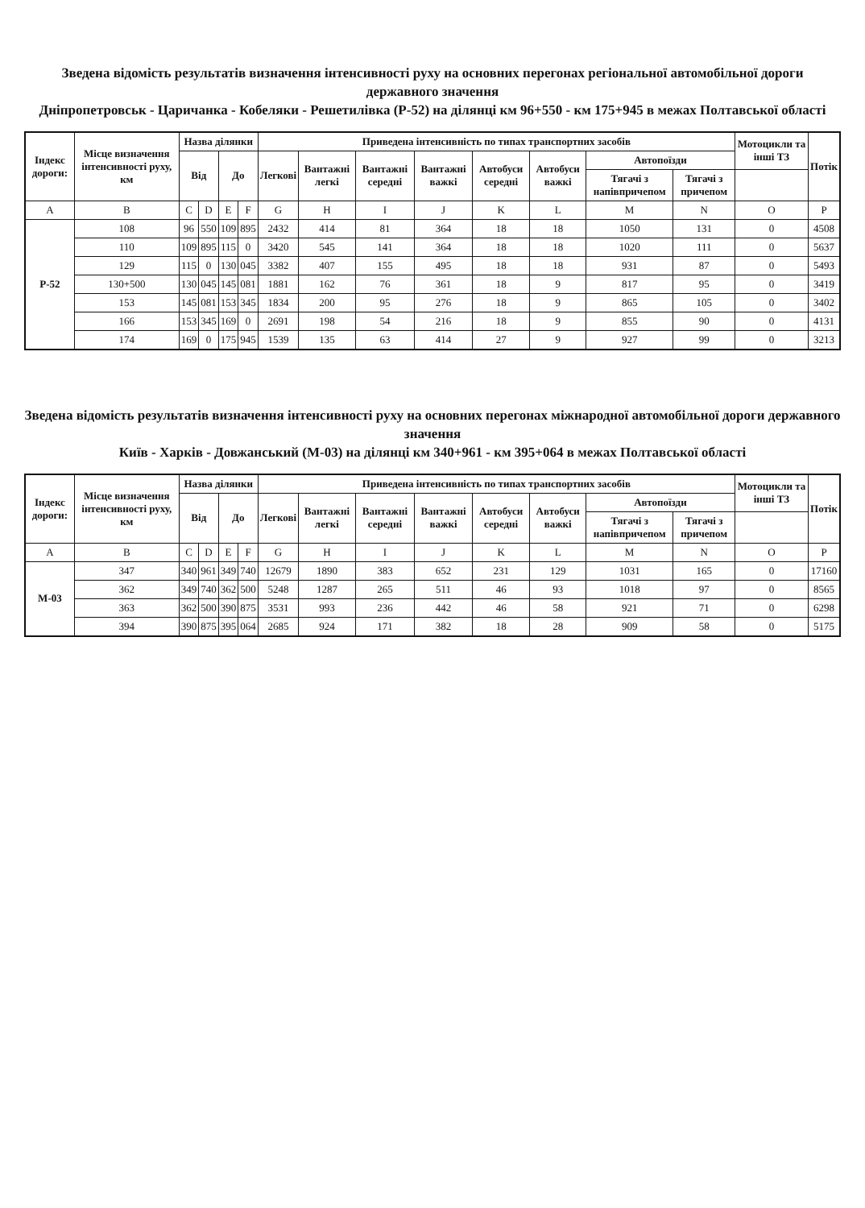Зведена відомість результатів визначення інтенсивності руху на основних перегонах регіональної автомобільної дороги державного значення
Дніпропетровськ - Царичанка - Кобеляки - Решетилівка (Р-52) на ділянці км 96+550 - км 175+945 в межах Полтавської області
| Індекс дороги: | Місце визначення інтенсивності руху, км | Назва ділянки | | | | Приведена інтенсивність по типах транспортних засобів | | | | | | | | Мотоцикли та інші ТЗ | Потік |
| --- | --- | --- | --- | --- | --- | --- | --- | --- | --- | --- | --- | --- | --- | --- | --- |
| | | Від | | До | | Легкові | Вантажні легкі | Вантажні середні | Вантажні важкі | Автобуси середні | Автобуси важкі | Автопоїзди | | | |
| | | | | | | | | | | | | Тягачі з напівпричепом | Тягачі з причепом | | |
| A | B | C | D | E | F | G | H | I | J | K | L | M | N | O | P |
| Р-52 | 108 | 96 | 550 | 109 | 895 | 2432 | 414 | 81 | 364 | 18 | 18 | 1050 | 131 | 0 | 4508 |
| | 110 | 109 | 895 | 115 | 0 | 3420 | 545 | 141 | 364 | 18 | 18 | 1020 | 111 | 0 | 5637 |
| | 129 | 115 | 0 | 130 | 045 | 3382 | 407 | 155 | 495 | 18 | 18 | 931 | 87 | 0 | 5493 |
| | 130+500 | 130 | 045 | 145 | 081 | 1881 | 162 | 76 | 361 | 18 | 9 | 817 | 95 | 0 | 3419 |
| | 153 | 145 | 081 | 153 | 345 | 1834 | 200 | 95 | 276 | 18 | 9 | 865 | 105 | 0 | 3402 |
| | 166 | 153 | 345 | 169 | 0 | 2691 | 198 | 54 | 216 | 18 | 9 | 855 | 90 | 0 | 4131 |
| | 174 | 169 | 0 | 175 | 945 | 1539 | 135 | 63 | 414 | 27 | 9 | 927 | 99 | 0 | 3213 |
Зведена відомість результатів визначення інтенсивності руху на основних перегонах міжнародної автомобільної дороги державного значення
Київ - Харків - Довжанський (М-03) на ділянці км 340+961 - км 395+064 в межах Полтавської області
| Індекс дороги: | Місце визначення інтенсивності руху, км | Назва ділянки | | | | Приведена інтенсивність по типах транспортних засобів | | | | | | | | Мотоцикли та інші ТЗ | Потік |
| --- | --- | --- | --- | --- | --- | --- | --- | --- | --- | --- | --- | --- | --- | --- | --- |
| | | Від | | До | | Легкові | Вантажні легкі | Вантажні середні | Вантажні важкі | Автобуси середні | Автобуси важкі | Автопоїзди | | | |
| | | | | | | | | | | | | Тягачі з напівпричепом | Тягачі з причепом | | |
| A | B | C | D | E | F | G | H | I | J | K | L | M | N | O | P |
| М-03 | 347 | 340 | 961 | 349 | 740 | 12679 | 1890 | 383 | 652 | 231 | 129 | 1031 | 165 | 0 | 17160 |
| | 362 | 349 | 740 | 362 | 500 | 5248 | 1287 | 265 | 511 | 46 | 93 | 1018 | 97 | 0 | 8565 |
| | 363 | 362 | 500 | 390 | 875 | 3531 | 993 | 236 | 442 | 46 | 58 | 921 | 71 | 0 | 6298 |
| | 394 | 390 | 875 | 395 | 064 | 2685 | 924 | 171 | 382 | 18 | 28 | 909 | 58 | 0 | 5175 |